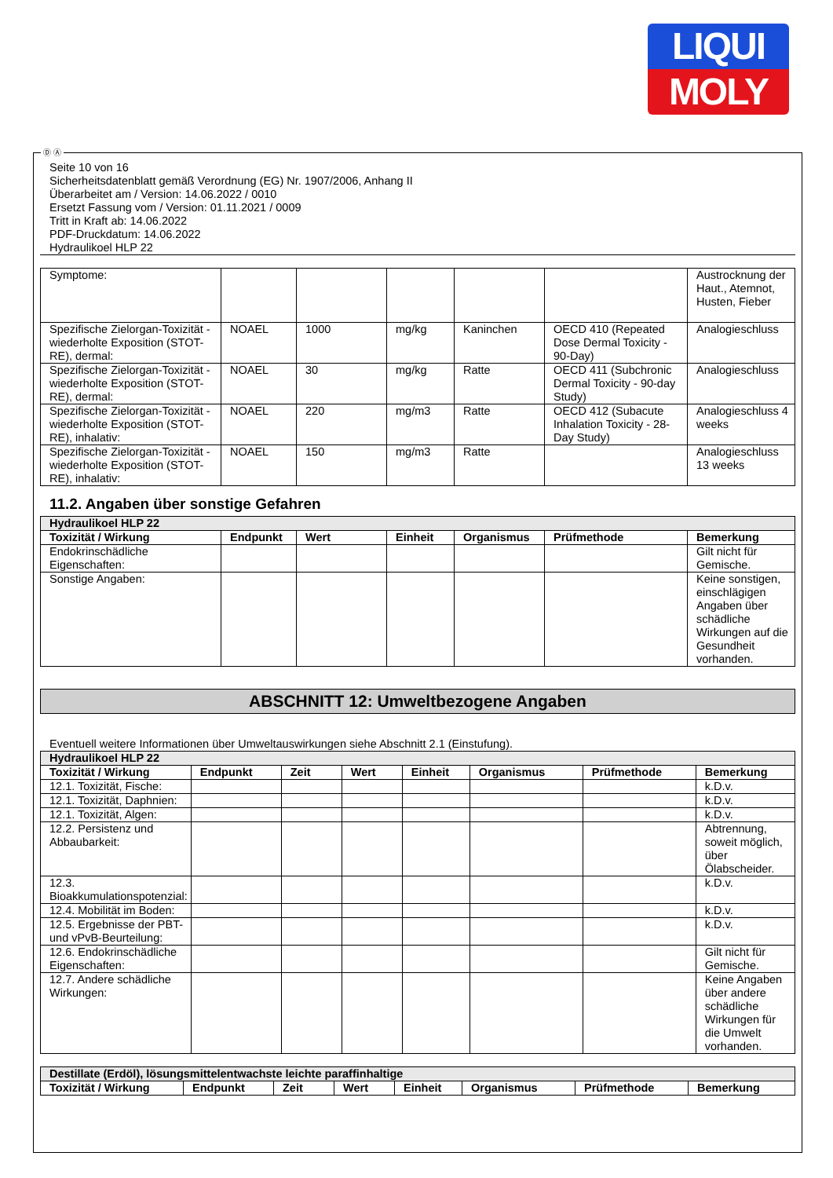LIQUI
MOLY
Seite 10 von 16
Sicherheitsdatenblatt gemäß Verordnung (EG) Nr. 1907/2006, Anhang II
Überarbeitet am / Version: 14.06.2022 / 0010
Ersetzt Fassung vom / Version: 01.11.2021 / 0009
Tritt in Kraft ab: 14.06.2022
PDF-Druckdatum: 14.06.2022
Hydraulikoel HLP 22
| Symptome: | | | | | | Austrocknung der Haut., Atemnot, Husten, Fieber |
| Spezifische Zielorgan-Toxizität - wiederholte Exposition (STOT-RE), dermal: | NOAEL | 1000 | mg/kg | Kaninchen | OECD 410 (Repeated Dose Dermal Toxicity - 90-Day) | Analogieschluss |
| Spezifische Zielorgan-Toxizität - wiederholte Exposition (STOT-RE), dermal: | NOAEL | 30 | mg/kg | Ratte | OECD 411 (Subchronic Dermal Toxicity - 90-day Study) | Analogieschluss |
| Spezifische Zielorgan-Toxizität - wiederholte Exposition (STOT-RE), inhalativ: | NOAEL | 220 | mg/m3 | Ratte | OECD 412 (Subacute Inhalation Toxicity - 28-Day Study) | Analogieschluss 4 weeks |
| Spezifische Zielorgan-Toxizität - wiederholte Exposition (STOT-RE), inhalativ: | NOAEL | 150 | mg/m3 | Ratte | | Analogieschluss 13 weeks |
11.2. Angaben über sonstige Gefahren
| Hydraulikoel HLP 22 | | | | | | |
| Toxizität / Wirkung | Endpunkt | Wert | Einheit | Organismus | Prüfmethode | Bemerkung |
| Endokrinschädliche Eigenschaften: | | | | | | Gilt nicht für Gemische. |
| Sonstige Angaben: | | | | | | Keine sonstigen, einschlägigen Angaben über schädliche Wirkungen auf die Gesundheit vorhanden. |
ABSCHNITT 12: Umweltbezogene Angaben
Eventuell weitere Informationen über Umweltauswirkungen siehe Abschnitt 2.1 (Einstufung).
| Hydraulikoel HLP 22 | | | | | | | |
| Toxizität / Wirkung | Endpunkt | Zeit | Wert | Einheit | Organismus | Prüfmethode | Bemerkung |
| 12.1. Toxizität, Fische: | | | | | | | k.D.v. |
| 12.1. Toxizität, Daphnien: | | | | | | | k.D.v. |
| 12.1. Toxizität, Algen: | | | | | | | k.D.v. |
| 12.2. Persistenz und Abbaubarkeit: | | | | | | | Abtrennung, soweit möglich, über Ölabscheider. |
| 12.3. Bioakkumulationspotenzial: | | | | | | | k.D.v. |
| 12.4. Mobilität im Boden: | | | | | | | k.D.v. |
| 12.5. Ergebnisse der PBT- und vPvB-Beurteilung: | | | | | | | k.D.v. |
| 12.6. Endokrinschädliche Eigenschaften: | | | | | | | Gilt nicht für Gemische. |
| 12.7. Andere schädliche Wirkungen: | | | | | | | Keine Angaben über andere schädliche Wirkungen für die Umwelt vorhanden. |
| Destillate (Erdöl), lösungsmittelentwachste leichte paraffinhaltige | | | | | | | |
| Toxizität / Wirkung | Endpunkt | Zeit | Wert | Einheit | Organismus | Prüfmethode | Bemerkung |
Ⓓ Ⓐ